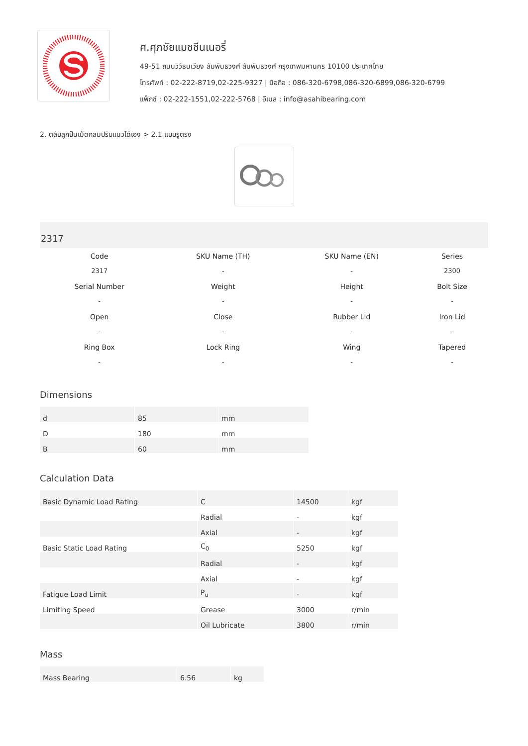ศ.ศุภชัยแมชชีนเนอรี่
49-51 ถนนวิวัธนเวียง สัมพันธวงศ์ สัมพันธวงศ์ กรุงเทพมหานคร 10100 ประเทศไทย
โทรศัพท์ : 02-222-8719,02-225-9327 | มือถือ : 086-320-6798,086-320-6899,086-320-6799
แฟ็กซ์ : 02-222-1551,02-222-5768 | อีเมล : info@asahibearing.com
2. ตลับลูกปืนเม็ดกลมปรับแนวได้เอง > 2.1 แบบรูตรง
2317
| Code | SKU Name (TH) | SKU Name (EN) | Series |
| --- | --- | --- | --- |
| 2317 | - | - | 2300 |
| Serial Number | Weight | Height | Bolt Size |
| - | - | - | - |
| Open | Close | Rubber Lid | Iron Lid |
| - | - | - | - |
| Ring Box | Lock Ring | Wing | Tapered |
| - | - | - | - |
Dimensions
| d | 85 | mm |
| D | 180 | mm |
| B | 60 | mm |
Calculation Data
| Basic Dynamic Load Rating | C | 14500 | kgf |
| | Radial | - | kgf |
| | Axial | - | kgf |
| Basic Static Load Rating | C<sub>0</sub> | 5250 | kgf |
| | Radial | - | kgf |
| | Axial | - | kgf |
| Fatigue Load Limit | P<sub>u</sub> | - | kgf |
| Limiting Speed | Grease | 3000 | r/min |
| | Oil Lubricate | 3800 | r/min |
Mass
| Mass Bearing | 6.56 | kg |